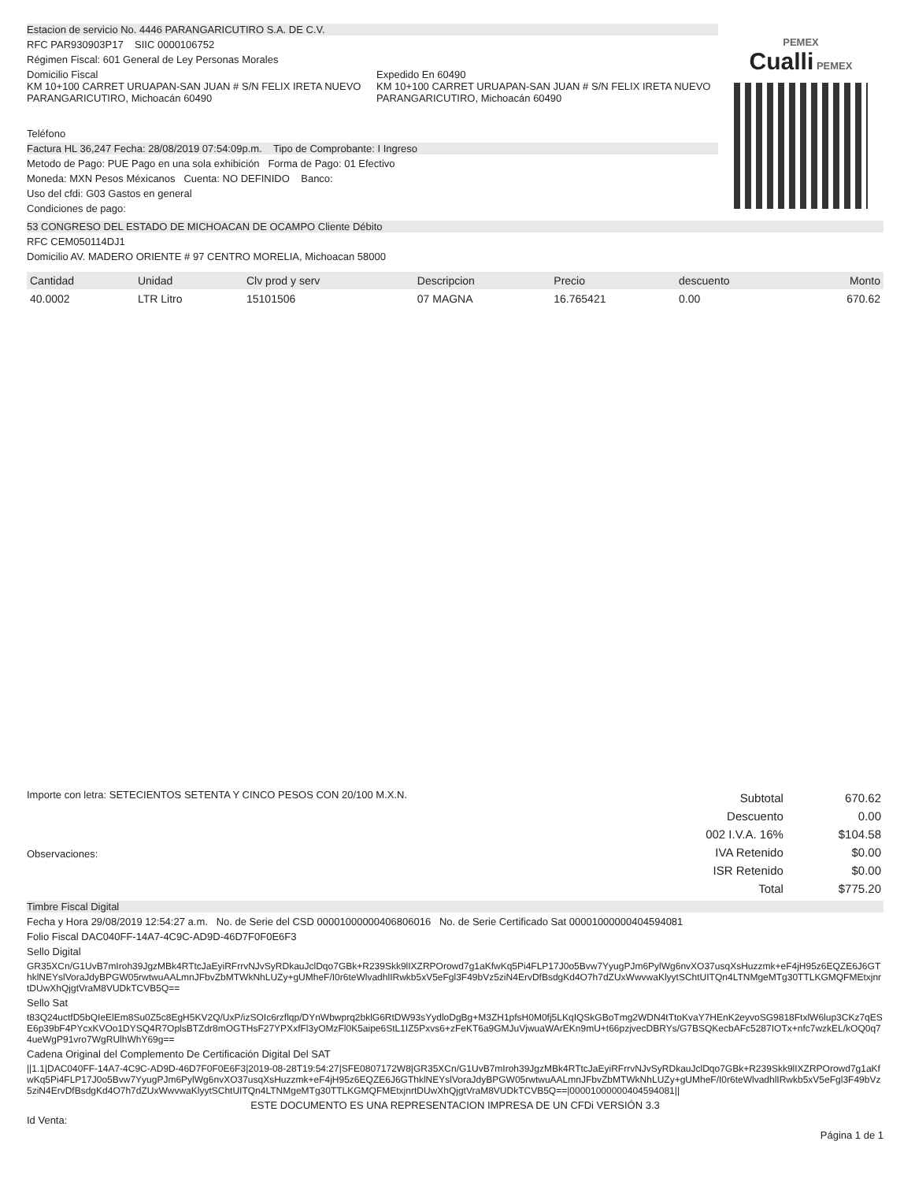Estacion de servicio No. 4446 PARANGARICUTIRO S.A. DE C.V.
RFC PAR930903P17 SIIC 0000106752
Régimen Fiscal: 601 General de Ley Personas Morales
Domicilio Fiscal
KM 10+100 CARRET URUAPAN-SAN JUAN # S/N FELIX IRETA NUEVO PARANGARICUTIRO, Michoacán 60490
Expedido En 60490
KM 10+100 CARRET URUAPAN-SAN JUAN # S/N FELIX IRETA NUEVO PARANGARICUTIRO, Michoacán 60490
Teléfono
Factura HL 36,247 Fecha: 28/08/2019 07:54:09p.m. Tipo de Comprobante: I Ingreso
Metodo de Pago: PUE Pago en una sola exhibición Forma de Pago: 01 Efectivo
Moneda: MXN Pesos Méxicanos Cuenta: NO DEFINIDO Banco:
Uso del cfdi: G03 Gastos en general
Condiciones de pago:
PEMEX
Cualli PEMEX
53 CONGRESO DEL ESTADO DE MICHOACAN DE OCAMPO Cliente Débito
RFC CEM050114DJ1
Domicilio AV. MADERO ORIENTE # 97 CENTRO MORELIA, Michoacan 58000
| Cantidad | Unidad | Clv prod y serv | Descripcion | Precio | descuento | Monto |
| --- | --- | --- | --- | --- | --- | --- |
| 40.0002 | LTR Litro | 15101506 | 07 MAGNA | 16.765421 | 0.00 | 670.62 |
Importe con letra: SETECIENTOS SETENTA Y CINCO PESOS CON 20/100 M.X.N.
Observaciones:
| Subtotal | 670.62 |
| Descuento | 0.00 |
| 002 I.V.A. 16% | $104.58 |
| IVA Retenido | $0.00 |
| ISR Retenido | $0.00 |
| Total | $775.20 |
Timbre Fiscal Digital
Fecha y Hora 29/08/2019 12:54:27 a.m. No. de Serie del CSD 00001000000406806016 No. de Serie Certificado Sat 00001000000404594081
Folio Fiscal DAC040FF-14A7-4C9C-AD9D-46D7F0F0E6F3
Sello Digital
GR35XCn/G1UvB7mIroh39JgzMBk4RTtcJaEyiRFrrvNJvSyRDkauJclDqo7GBk+R239Skk9lIXZRPOrowd7g1aKfwKq5Pi4FLP17J0o5Bvw7YyugPJm6PylWg6nvXO37usqXsHuzzmk+eF4jH95z6EQZE6J6GThklNEYslVoraJdyBPGW05rwtwuAALmnJFbvZbMTWkNhLUZy+gUMheF/I0r6teWlvadhlIRwkb5xV5eFgl3F49bVz5ziN4ErvDfBsdgKd4O7h7dZUxWwvwaKlyytSChtUITQn4LTNMgeMTg30TTLKGMQFMEtxjnrtDUwXhQjgtVraM8VUDkTCVB5Q==
Sello Sat
t83Q24uctfD5bQIeElEm8Su0Z5c8EgH5KV2Q/UxP/izSOIc6rzflqp/DYnWbwprq2bklG6RtDW93sYydloDgBg+M3ZH1pfsH0M0fj5LKqIQSkGBoTmg2WDN4tTtoKvaY7HEnK2eyvoSG9818FtxlW6lup3CKz7qESE6p39bF4PYcxKVOo1DYSQ4R7OplsBTZdr8mOGTHsF27YPXxfFl3yOMzFl0K5aipe6StL1IZ5Pxvs6+zFeKT6a9GMJuVjwuaWArEKn9mU+t66pzjvecDBRYs/G7BSQKecbAFc5287IOTx+nfc7wzkEL/kOQ0q74ueWgP91vro7WgRUlhWhY69g==
Cadena Original del Complemento De Certificación Digital Del SAT
||1.1|DAC040FF-14A7-4C9C-AD9D-46D7F0F0E6F3|2019-08-28T19:54:27|SFE0807172W8|GR35XCn/G1UvB7mIroh39JgzMBk4RTtcJaEyiRFrrvNJvSyRDkauJclDqo7GBk+R239Skk9lIXZRPOrowd7g1aKfwKq5Pi4FLP17J0o5Bvw7YyugPJm6PylWg6nvXO37usqXsHuzzmk+eF4jH95z6EQZE6J6GThklNEYslVoraJdyBPGW05rwtwuAALmnJFbvZbMTWkNhLUZy+gUMheF/I0r6teWlvadhlIRwkb5xV5eFgl3F49bVz5ziN4ErvDfBsdgKd4O7h7dZUxWwvwaKlyytSChtUITQn4LTNMgeMTg30TTLKGMQFMEtxjnrtDUwXhQjgtVraM8VUDkTCVB5Q==|00001000000404594081||
ESTE DOCUMENTO ES UNA REPRESENTACION IMPRESA DE UN CFDi VERSIÓN 3.3
Id Venta:
Página 1 de 1